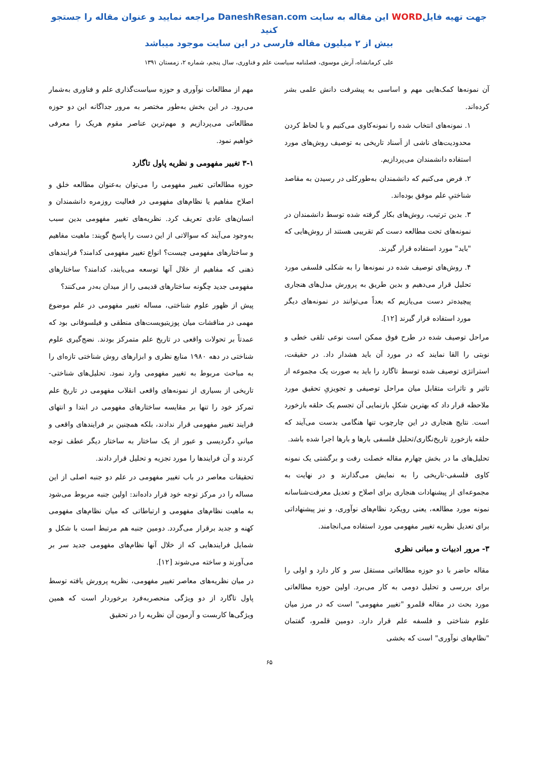جهت تهیه فایلWORD این مقاله به سایت DaneshResan.com مراجعه نمایید و عنوان مقاله را جستجو کنید
بیش از ۲ میلیون مقاله فارسی در این سایت موجود میباشد
علی کرمانشاه، آرش موسوی، فصلنامه سیاست علم و فناوری، سال پنجم، شماره ۲، زمستان ۱۳۹۱
آن نمونه‌ها کمک‌هایی مهم و اساسی به پیشرفت دانش علمی بشر کرده‌اند.
۱. نمونه‌های انتخاب شده را نمونه‌کاوی می‌کنیم و با لحاظ کردن محدودیت‌های ناشی از اَسناد تاریخی به توصیف روش‌های مورد استفاده دانشمندان می‌پردازیم.
۲. فرض می‌کنیم که دانشمندان به‌طورکلی در رسیدن به مقاصد شناختیِ علم موفق بوده‌اند.
۳. بدین ترتیب، روش‌های بکار گرفته شده توسط دانشمندان در نمونه‌های تحت مطالعه دست کم تقریبی هستند از روش‌هایی که "باید" مورد استفاده قرار گیرند.
۴. روش‌های توصیف شده در نمونه‌ها را به شکلی فلسفی مورد تحلیل قرار می‌دهیم و بدین طریق به پرورش مدل‌های هنجاری پیچیده‌تر دست می‌یازیم که بعداً می‌توانند در نمونه‌های دیگر مورد استفاده قرار گیرند [۱۲].
مراحل توصیف شده در طرح فوق ممکن است نوعی تلقی خطی و نوبتی را القا نمایند که در مورد آن باید هشدار داد. در حقیقت، استراتژی توصیف شده توسط تاگارد را باید به صورت یک مجموعه از تاثیر و تاثرات متقابل میان مراحل توصیفی و تجویزیِ تحقیق مورد ملاحظه قرار داد که بهترین شکلِ بازنمایی آن تجسم یک حلقه بازخورد است. نتایج هنجاری در این چارچوب تنها هنگامی بدست می‌آیند که حلقه بازخوردِ تاریخ‌نگاری/تحلیل فلسفی بارها و بارها اجرا شده باشد.
تحلیل‌های ما در بخش چهارم مقاله خصلت رفت و برگشتی یک نمونه کاوی فلسفی-تاریخی را به نمایش می‌گذارند و در نهایت به مجموعه‌ای از پیشنهادات هنجاری برای اصلاح و تعدیل معرفت‌شناسانه نمونه مورد مطالعه، یعنی رویکرد نظام‌های نوآوری، و نیز پیشنهاداتی برای تعدیل نظریه تغییر مفهومی مورد استفاده می‌انجامند.
۳- مرور ادبیات و مبانی نظری
مقاله حاضر با دو حوزه مطالعاتی مستقل سر و کار دارد و اولی را برای بررسی و تحلیل دومی به کار می‌برد. اولین حوزه مطالعاتی مورد بحث در مقاله قلمرو "تغییر مفهومی" است که در مرز میان علوم شناختی و فلسفه علم قرار دارد. دومین قلمرو، گفتمان "نظام‌های نوآوری" است که بخشی
مهم از مطالعات نوآوری و حوزه سیاست‌گذاری علم و فناوری به‌شمار می‌رود. در این بخش به‌طور مختصر به مرور جداگانه این دو حوزه مطالعاتی می‌پردازیم و مهم‌ترین عناصر مقوم هریک را معرفی خواهیم نمود.
۳-۱ تغییر مفهومی و نظریه پاول تاگارد
حوزه مطالعاتی تغییر مفهومی را می‌توان به‌عنوان مطالعه خلق و اصلاح مفاهیم یا نظام‌های مفهومی در فعالیت روزمره دانشمندان و انسان‌های عادی تعریف کرد. نظریه‌های تغییر مفهومی بدین سبب به‌وجود می‌آیند که سوالاتی از این دست را پاسخ گویند: ماهیت مفاهیم و ساختارهای مفهومی چیست؟ انواع تغییر مفهومی کدامند؟ فرایندهای ذهنی که مفاهیم از خلال آنها توسعه می‌یابند، کدامند؟ ساختارهای مفهومی جدید چگونه ساختارهای قدیمی را از میدان به‌در می‌کنند؟
پیش از ظهور علوم شناختی، مساله تغییر مفهومی در علم موضوع مهمی در مناقشات میان پوزیتیویست‌های منطقی و فیلسوفانی بود که عمدتاً بر تحولات واقعی در تاریخ علم متمرکز بودند. نضج‌گیری علوم شناختی در دهه ۱۹۸۰ منابع نظری و ابزارهای روش شناختی تازه‌ای را به مباحث مربوط به تغییر مفهومی وارد نمود. تحلیل‌های شناختی-تاریخی از بسیاری از نمونه‌های واقعی انقلاب مفهومی در تاریخ علم تمرکز خود را تنها بر مقایسه ساختارهای مفهومی در ابتدا و انتهای فرایند تغییر مفهومی قرار ندادند، بلکه همچنین بر فرایندهای واقعی و میانیِ دگردیسی و عبور از یک ساختار به ساختار دیگر عطف توجه کردند و آن فرایندها را مورد تجزیه و تحلیل قرار دادند.
تحقیقات معاصر در باب تغییر مفهومی در علم دو جنبه اصلی از این مساله را در مرکز توجه خود قرار داده‌اند: اولین جنبه مربوط می‌شود به ماهیت نظام‌های مفهومی و ارتباطاتی که میان نظام‌های مفهومی کهنه و جدید برقرار می‌گردد. دومین جنبه هم مرتبط است با شکل و شمایل فرایندهایی که از خلال آنها نظام‌های مفهومی جدید سر بر می‌آورند و ساخته می‌شوند [۱۲].
در میان نظریه‌های معاصر تغییر مفهومی، نظریه پرورش یافته توسط پاول تاگارد از دو ویژگی منحصربه‌فرد برخوردار است که همین ویژگی‌ها کاربست و آزمون آن نظریه را در تحقیق
۶۵